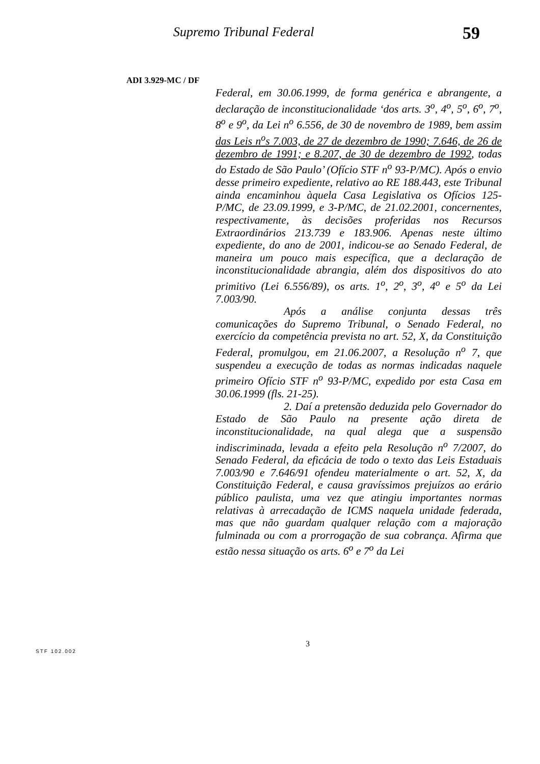Supremo Tribunal Federal 59
ADI 3.929-MC / DF
Federal, em 30.06.1999, de forma genérica e abrangente, a declaração de inconstitucionalidade ‘dos arts. 3<sup>o</sup>, 4<sup>o</sup>, 5<sup>o</sup>, 6<sup>o</sup>, 7<sup>o</sup>, 8<sup>o</sup> e 9<sup>o</sup>, da Lei n<sup>o</sup> 6.556, de 30 de novembro de 1989, bem assim das Leis n<sup>o</sup>s 7.003, de 27 de dezembro de 1990; 7.646, de 26 de dezembro de 1991; e 8.207, de 30 de dezembro de 1992, todas do Estado de São Paulo’ (Ofício STF n<sup>o</sup> 93-P/MC). Após o envio desse primeiro expediente, relativo ao RE 188.443, este Tribunal ainda encaminhou àquela Casa Legislativa os Ofícios 125-P/MC, de 23.09.1999, e 3-P/MC, de 21.02.2001, concernentes, respectivamente, às decisões proferidas nos Recursos Extraordinários 213.739 e 183.906. Apenas neste último expediente, do ano de 2001, indicou-se ao Senado Federal, de maneira um pouco mais específica, que a declaração de inconstitucionalidade abrangia, além dos dispositivos do ato primitivo (Lei 6.556/89), os arts. 1<sup>o</sup>, 2<sup>o</sup>, 3<sup>o</sup>, 4<sup>o</sup> e 5<sup>o</sup> da Lei 7.003/90.
Após a análise conjunta dessas três comunicações do Supremo Tribunal, o Senado Federal, no exercício da competência prevista no art. 52, X, da Constituição Federal, promulgou, em 21.06.2007, a Resolução n<sup>o</sup> 7, que suspendeu a execução de todas as normas indicadas naquele primeiro Ofício STF n<sup>o</sup> 93-P/MC, expedido por esta Casa em 30.06.1999 (fls. 21-25).
2. Daí a pretensão deduzida pelo Governador do Estado de São Paulo na presente ação direta de inconstitucionalidade, na qual alega que a suspensão indiscriminada, levada a efeito pela Resolução n<sup>o</sup> 7/2007, do Senado Federal, da eficácia de todo o texto das Leis Estaduais 7.003/90 e 7.646/91 ofendeu materialmente o art. 52, X, da Constituição Federal, e causa gravíssimos prejuízos ao erário público paulista, uma vez que atingiu importantes normas relativas à arrecadação de ICMS naquela unidade federada, mas que não guardam qualquer relação com a majoração fulminada ou com a prorrogação de sua cobrança. Afirma que estão nessa situação os arts. 6<sup>o</sup> e 7<sup>o</sup> da Lei
3
STF 102.002